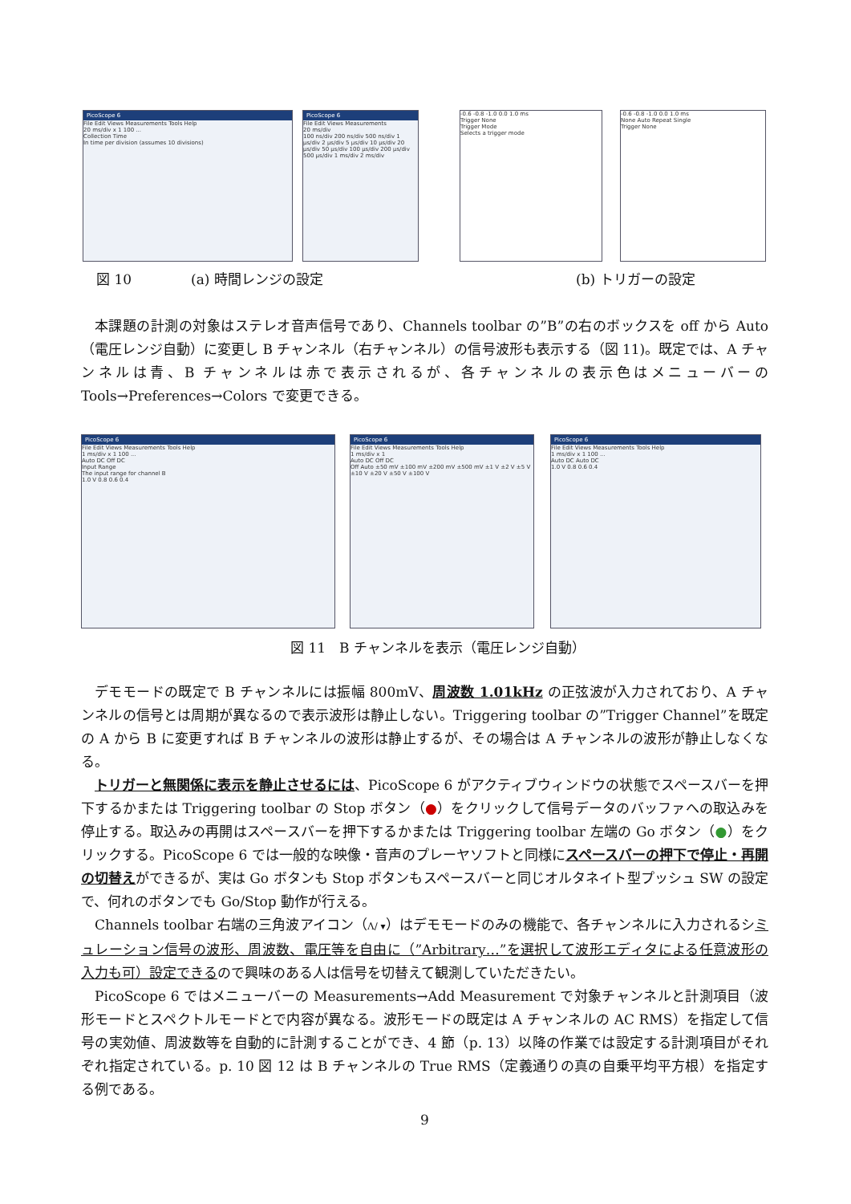PicoScope 6
File Edit Views Measurements Tools Help
20 ms/div x 1 100 ...
Collection Time
In time per division (assumes 10 divisions)
PicoScope 6
File Edit Views Measurements
20 ms/div
100 ns/div 200 ns/div 500 ns/div 1 μs/div 2 μs/div 5 μs/div 10 μs/div 20 μs/div 50 μs/div 100 μs/div 200 μs/div 500 μs/div 1 ms/div 2 ms/div
-0.6 -0.8 -1.0 0.0 1.0 ms
Trigger None
Trigger Mode
Selects a trigger mode
-0.6 -0.8 -1.0 0.0 1.0 ms
None Auto Repeat Single
Trigger None
図 10 (a) 時間レンジの設定 (b) トリガーの設定
本課題の計測の対象はステレオ音声信号であり、Channels toolbar の”B”の右のボックスを off から Auto（電圧レンジ自動）に変更し B チャンネル（右チャンネル）の信号波形も表示する（図 11)。既定では、A チャンネルは青、B チャンネルは赤で表示されるが、各チャンネルの表示色はメニューバーの Tools→Preferences→Colors で変更できる。
PicoScope 6
File Edit Views Measurements Tools Help
1 ms/div x 1 100 ...
Auto DC Off DC
Input Range
The input range for channel B
1.0 V 0.8 0.6 0.4
PicoScope 6
File Edit Views Measurements Tools Help
1 ms/div x 1
Auto DC Off DC
Off Auto ±50 mV ±100 mV ±200 mV ±500 mV ±1 V ±2 V ±5 V ±10 V ±20 V ±50 V ±100 V
PicoScope 6
File Edit Views Measurements Tools Help
1 ms/div x 1 100 ...
Auto DC Auto DC
1.0 V 0.8 0.6 0.4
図 11　B チャンネルを表示（電圧レンジ自動）
デモモードの既定で B チャンネルには振幅 800mV、周波数 1.01kHz の正弦波が入力されており、A チャンネルの信号とは周期が異なるので表示波形は静止しない。Triggering toolbar の”Trigger Channel”を既定の A から B に変更すれば B チャンネルの波形は静止するが、その場合は A チャンネルの波形が静止しなくなる。
トリガーと無関係に表示を静止させるには、PicoScope 6 がアクティブウィンドウの状態でスペースバーを押下するかまたは Triggering toolbar の Stop ボタン（●）をクリックして信号データのバッファへの取込みを停止する。取込みの再開はスペースバーを押下するかまたは Triggering toolbar 左端の Go ボタン（●）をクリックする。PicoScope 6 では一般的な映像・音声のプレーヤソフトと同様にスペースバーの押下で停止・再開の切替えができるが、実は Go ボタンも Stop ボタンもスペースバーと同じオルタネイト型プッシュ SW の設定で、何れのボタンでも Go/Stop 動作が行える。
Channels toolbar 右端の三角波アイコン（Λ∕ ▾）はデモモードのみの機能で、各チャンネルに入力されるシミュレーション信号の波形、周波数、電圧等を自由に（”Arbitrary…”を選択して波形エディタによる任意波形の入力も可）設定できるので興味のある人は信号を切替えて観測していただきたい。
PicoScope 6 ではメニューバーの Measurements→Add Measurement で対象チャンネルと計測項目（波形モードとスペクトルモードとで内容が異なる。波形モードの既定は A チャンネルの AC RMS）を指定して信号の実効値、周波数等を自動的に計測することができ、4 節（p. 13）以降の作業では設定する計測項目がそれぞれ指定されている。p. 10 図 12 は B チャンネルの True RMS（定義通りの真の自乗平均平方根）を指定する例である。
9